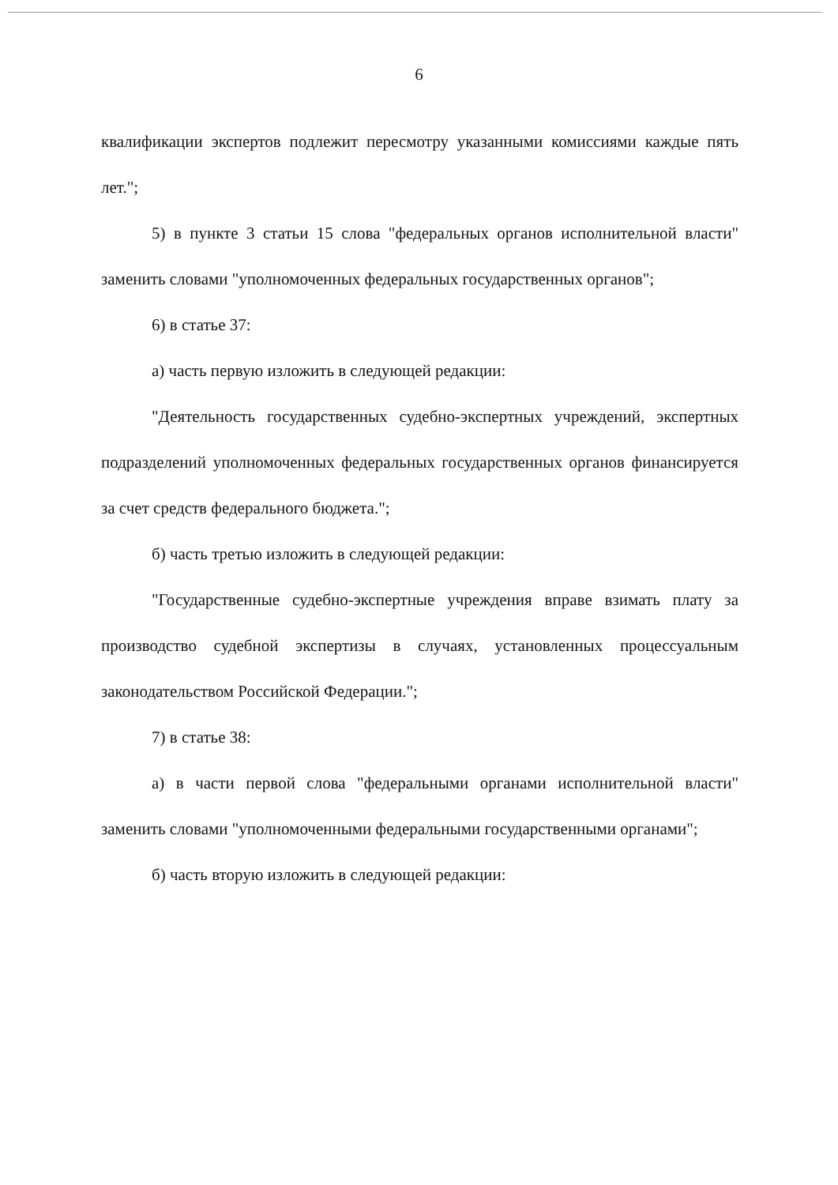6
квалификации экспертов подлежит пересмотру указанными комиссиями каждые пять лет.";
5) в пункте 3 статьи 15 слова "федеральных органов исполнительной власти" заменить словами "уполномоченных федеральных государственных органов";
6) в статье 37:
а) часть первую изложить в следующей редакции:
"Деятельность государственных судебно-экспертных учреждений, экспертных подразделений уполномоченных федеральных государственных органов финансируется за счет средств федерального бюджета.";
б) часть третью изложить в следующей редакции:
"Государственные судебно-экспертные учреждения вправе взимать плату за производство судебной экспертизы в случаях, установленных процессуальным законодательством Российской Федерации.";
7) в статье 38:
а) в части первой слова "федеральными органами исполнительной власти" заменить словами "уполномоченными федеральными государственными органами";
б) часть вторую изложить в следующей редакции: